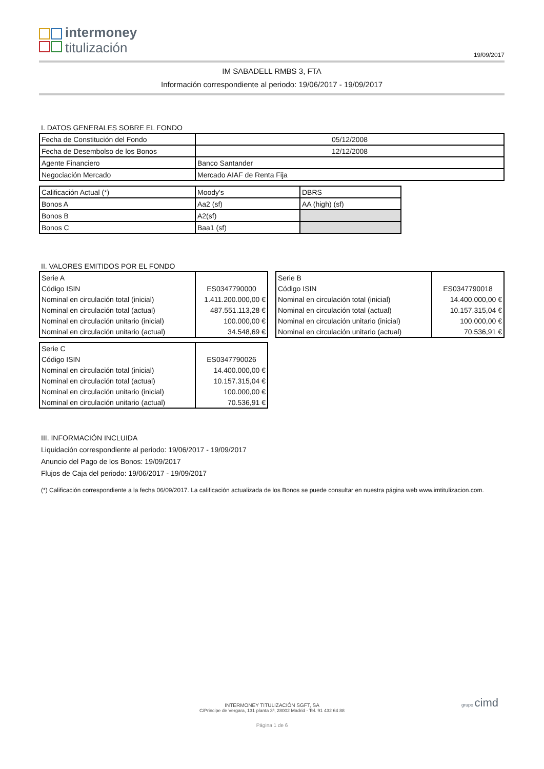intermoney
titulización
19/09/2017
IM SABADELL RMBS 3, FTA
Información correspondiente al periodo: 19/06/2017 - 19/09/2017
I. DATOS GENERALES SOBRE EL FONDO
| Fecha de Constitución del Fondo | 05/12/2008 |
| Fecha de Desembolso de los Bonos | 12/12/2008 |
| Agente Financiero | Banco Santander |
| Negociación Mercado | Mercado AIAF de Renta Fija |
| Calificación Actual (*) | Moody's | DBRS |
| Bonos A | Aa2 (sf) | AA (high) (sf) |
| Bonos B | A2(sf) | |
| Bonos C | Baa1 (sf) | |
II. VALORES EMITIDOS POR EL FONDO
| Serie A | |
| Código ISIN | ES0347790000 |
| Nominal en circulación total (inicial) | 1.411.200.000,00 € |
| Nominal en circulación total (actual) | 487.551.113,28 € |
| Nominal en circulación unitario (inicial) | 100.000,00 € |
| Nominal en circulación unitario (actual) | 34.548,69 € |
| Serie B | |
| Código ISIN | ES0347790018 |
| Nominal en circulación total (inicial) | 14.400.000,00 € |
| Nominal en circulación total (actual) | 10.157.315,04 € |
| Nominal en circulación unitario (inicial) | 100.000,00 € |
| Nominal en circulación unitario (actual) | 70.536,91 € |
| Serie C | |
| Código ISIN | ES0347790026 |
| Nominal en circulación total (inicial) | 14.400.000,00 € |
| Nominal en circulación total (actual) | 10.157.315,04 € |
| Nominal en circulación unitario (inicial) | 100.000,00 € |
| Nominal en circulación unitario (actual) | 70.536,91 € |
III. INFORMACIÓN INCLUIDA
Liquidación correspondiente al periodo: 19/06/2017 - 19/09/2017
Anuncio del Pago de los Bonos: 19/09/2017
Flujos de Caja del periodo: 19/06/2017 - 19/09/2017
(*) Calificación correspondiente a la fecha 06/09/2017. La calificación actualizada de los Bonos se puede consultar en nuestra página web www.imtitulizacion.com.
INTERMONEY TITULIZACIÓN SGFT, SA
C/Principe de Vergara, 131 planta 3ª, 28002 Madrid - Tel. 91 432 64 88
Página 1 de 6
grupo cimd